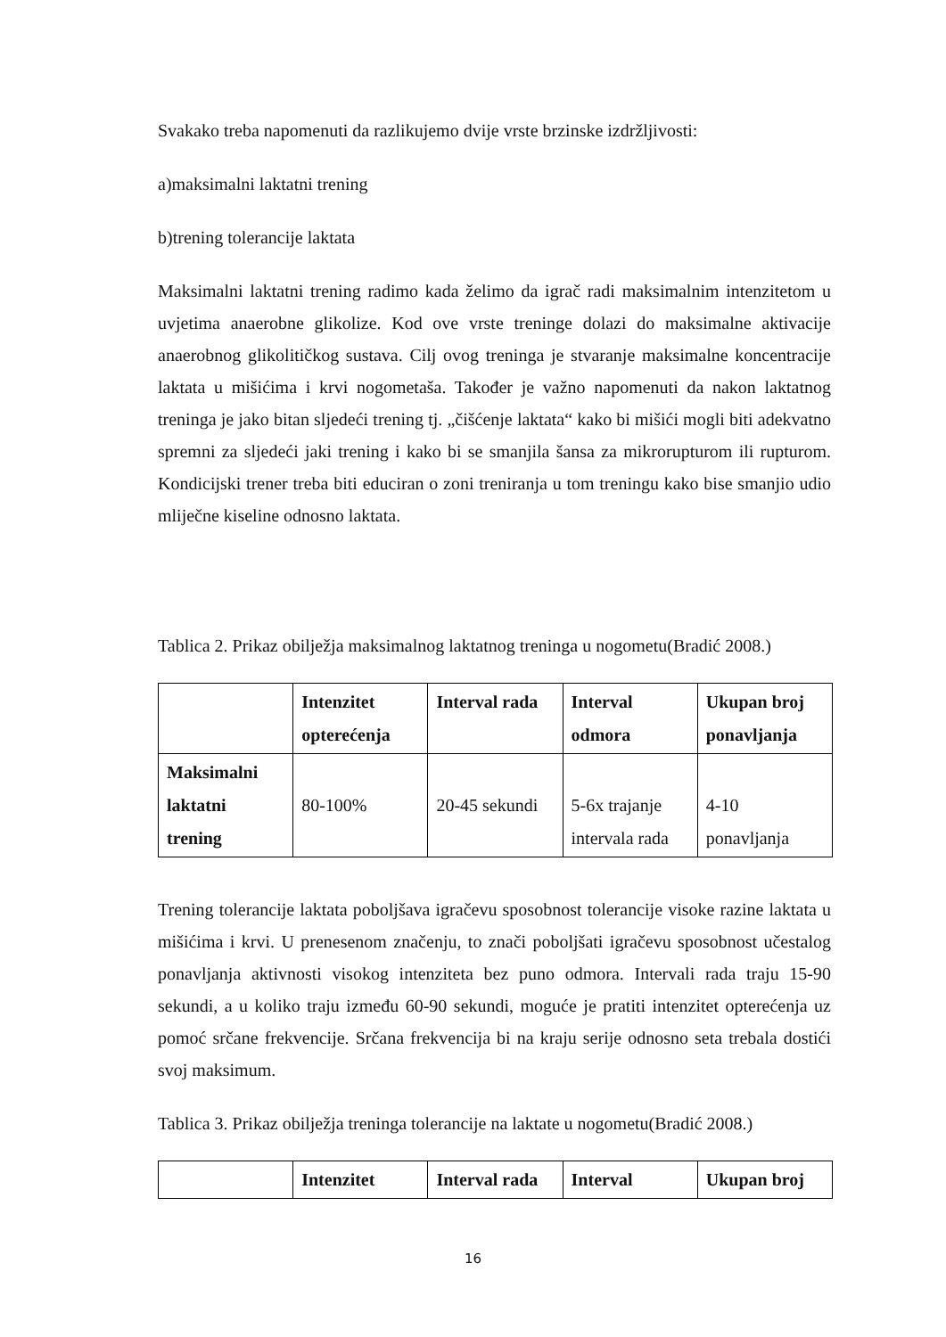Svakako treba napomenuti da razlikujemo dvije vrste brzinske izdržljivosti:
a)maksimalni laktatni trening
b)trening tolerancije laktata
Maksimalni laktatni trening radimo kada želimo da igrač radi maksimalnim intenzitetom u uvjetima anaerobne glikolize. Kod ove vrste treninge dolazi do maksimalne aktivacije anaerobnog glikolitičkog sustava. Cilj ovog treninga je stvaranje maksimalne koncentracije laktata u mišićima i krvi nogometaša. Također je važno napomenuti da nakon laktatnog treninga je jako bitan sljedeći trening tj. „čišćenje laktata“ kako bi mišići mogli biti adekvatno spremni za sljedeći jaki trening i kako bi se smanjila šansa za mikrorupturom ili rupturom. Kondicijski trener treba biti educiran o zoni treniranja u tom treningu kako bise smanjio udio mliječne kiseline odnosno laktata.
Tablica 2. Prikaz obilježja maksimalnog laktatnog treninga u nogometu(Bradić 2008.)
| | Intenzitet opterećenja | Interval rada | Interval odmora | Ukupan broj ponavljanja |
| Maksimalni laktatni trening | 80-100% | 20-45 sekundi | 5-6x trajanje intervala rada | 4-10 ponavljanja |
Trening tolerancije laktata poboljšava igračevu sposobnost tolerancije visoke razine laktata u mišićima i krvi. U prenesenom značenju, to znači poboljšati igračevu sposobnost učestalog ponavljanja aktivnosti visokog intenziteta bez puno odmora. Intervali rada traju 15-90 sekundi, a u koliko traju između 60-90 sekundi, moguće je pratiti intenzitet opterećenja uz pomoć srčane frekvencije. Srčana frekvencija bi na kraju serije odnosno seta trebala dostići svoj maksimum.
Tablica 3. Prikaz obilježja treninga tolerancije na laktate u nogometu(Bradić 2008.)
| | Intenzitet | Interval rada | Interval | Ukupan broj |
16